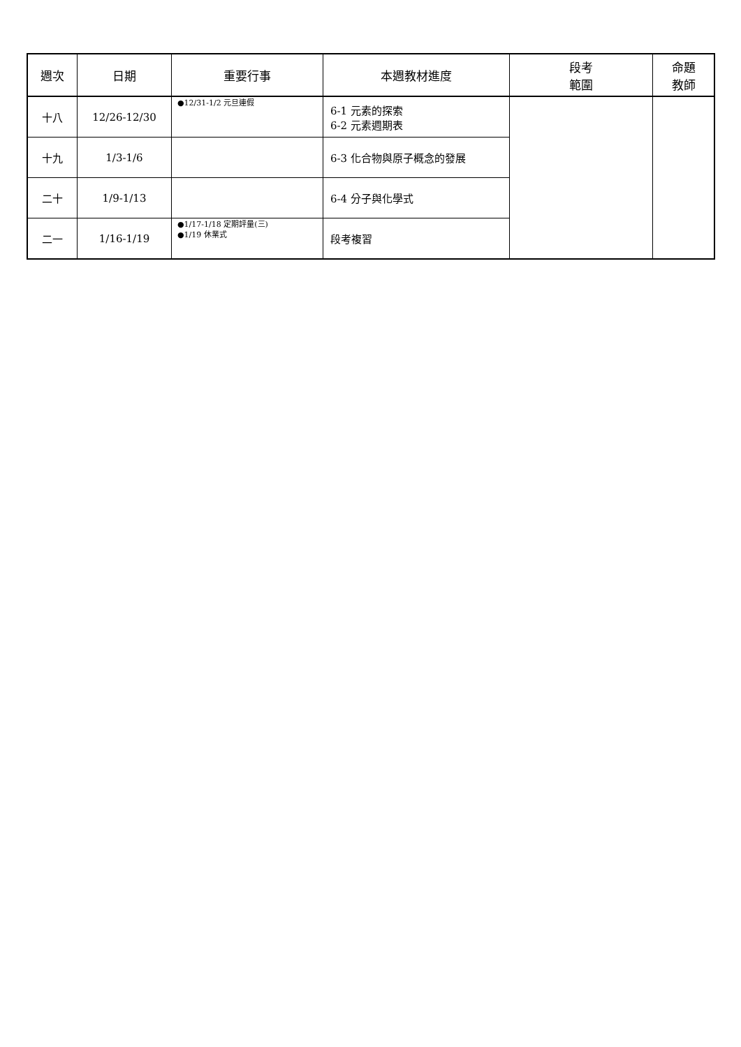| 週次 | 日期 | 重要行事 | 本週教材進度 | 段考 範圍 | 命題 教師 |
| --- | --- | --- | --- | --- | --- |
| 十八 | 12/26-12/30 | ●12/31-1/2 元旦連假 | 6-1 元素的探索 6-2 元素週期表 | | |
| 十九 | 1/3-1/6 | | 6-3 化合物與原子概念的發展 | | |
| 二十 | 1/9-1/13 | | 6-4 分子與化學式 | | |
| 二一 | 1/16-1/19 | ●1/17-1/18 定期評量(三) ●1/19 休業式 | 段考複習 | | |